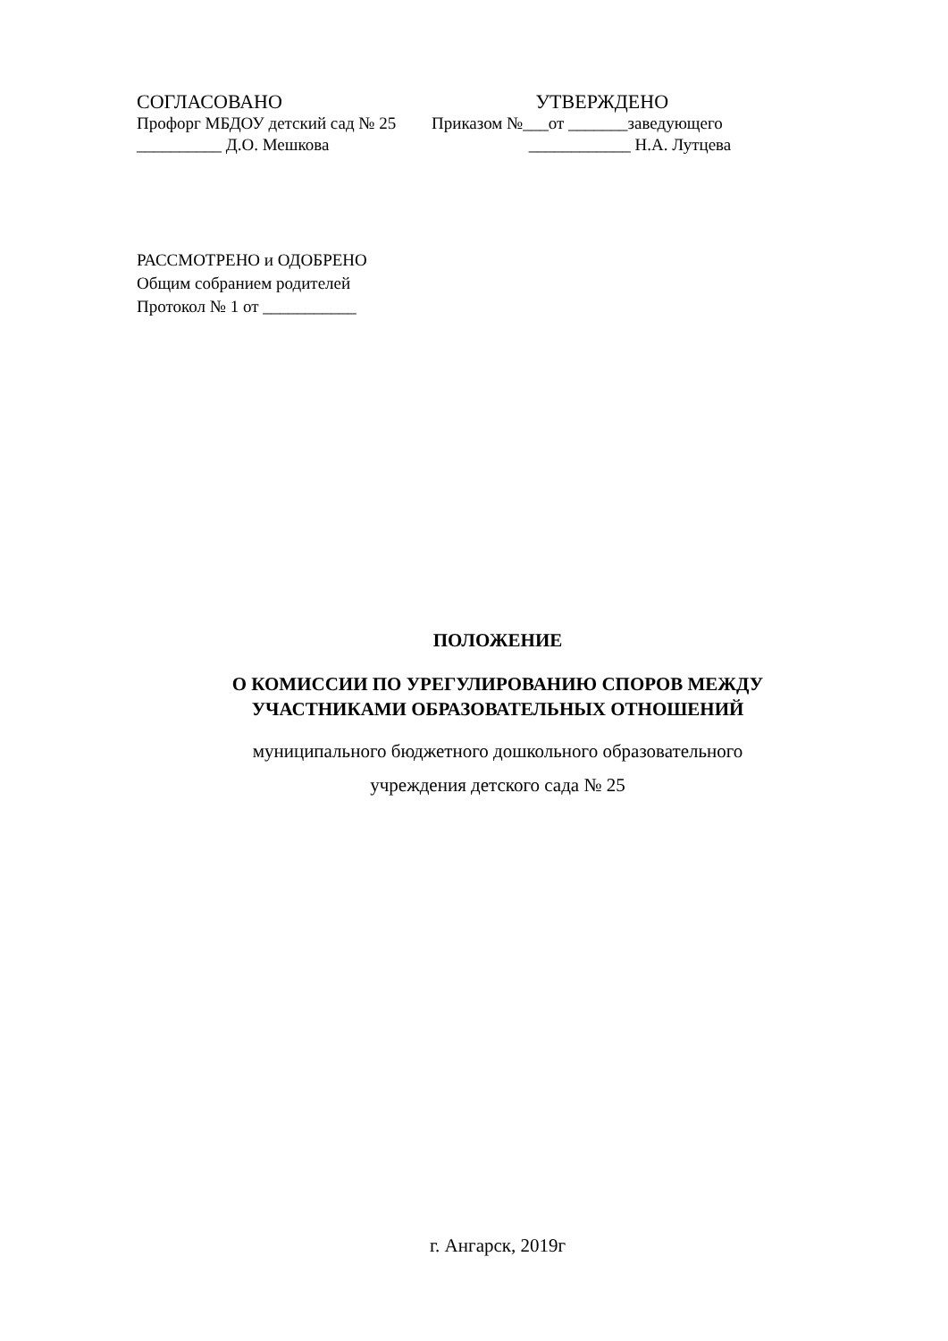СОГЛАСОВАНО УТВЕРЖДЕНО
Профорг МБДОУ детский сад № 25 Приказом №___от _______заведующего
__________ Д.О. Мешкова ____________ Н.А. Лутцева
РАССМОТРЕНО и ОДОБРЕНО
Общим собранием родителей
Протокол № 1 от ___________
ПОЛОЖЕНИЕ
О КОМИССИИ ПО УРЕГУЛИРОВАНИЮ СПОРОВ МЕЖДУ
УЧАСТНИКАМИ ОБРАЗОВАТЕЛЬНЫХ ОТНОШЕНИЙ
муниципального бюджетного дошкольного образовательного
учреждения детского сада № 25
г. Ангарск, 2019г